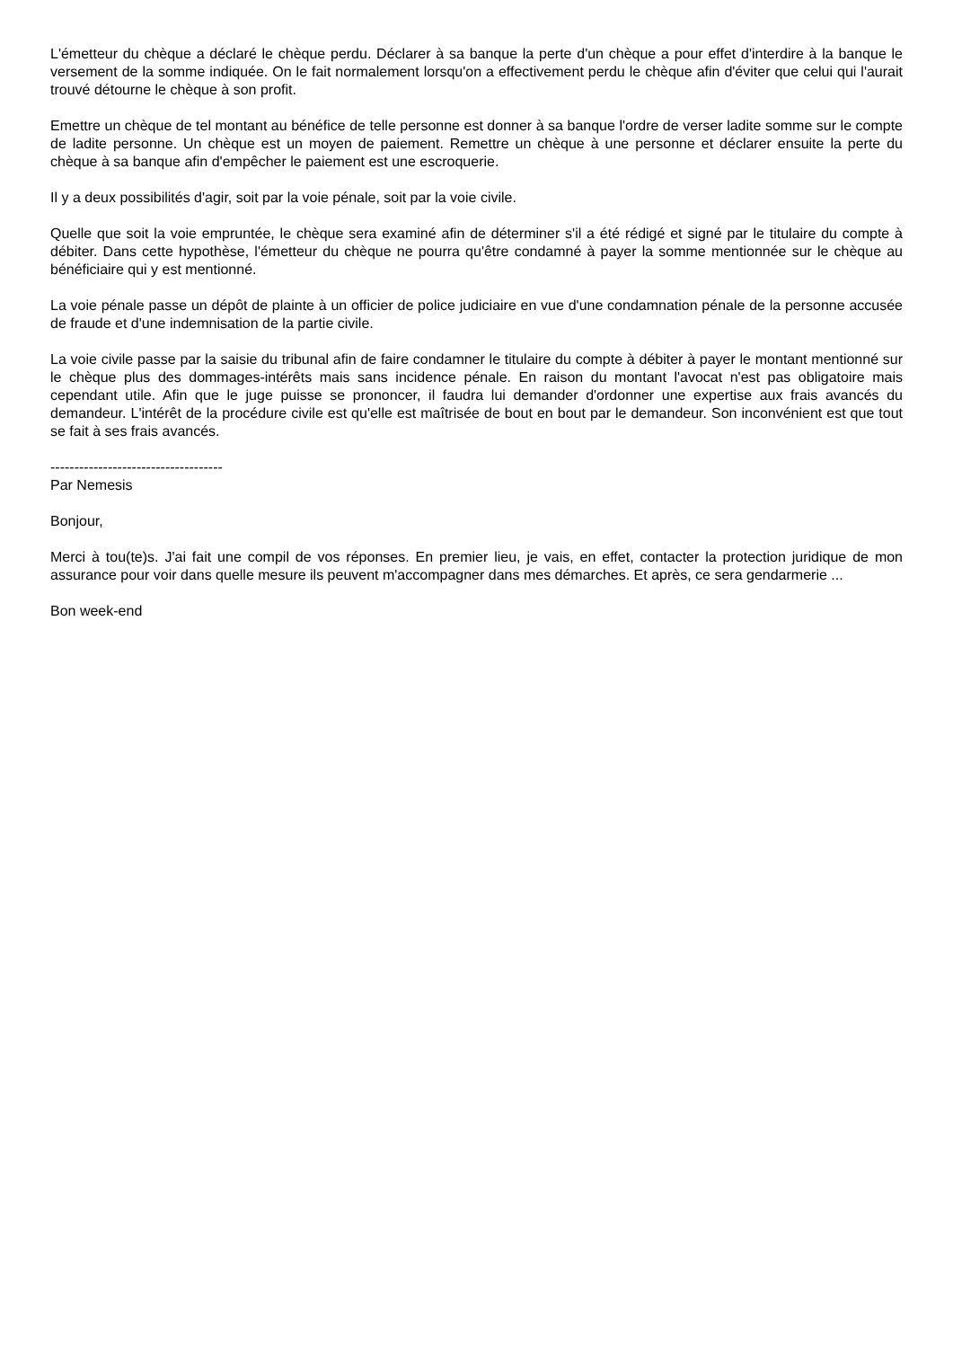L'émetteur du chèque a déclaré le chèque perdu. Déclarer à sa banque la perte d'un chèque a pour effet d'interdire à la banque le versement de la somme indiquée. On le fait normalement lorsqu'on a effectivement perdu le chèque afin d'éviter que celui qui l'aurait trouvé détourne le chèque à son profit.
Emettre un chèque de tel montant au bénéfice de telle personne est donner à sa banque l'ordre de verser ladite somme sur le compte de ladite personne. Un chèque est un moyen de paiement. Remettre un chèque à une personne et déclarer ensuite la perte du chèque à sa banque afin d'empêcher le paiement est une escroquerie.
Il y a deux possibilités d'agir, soit par la voie pénale, soit par la voie civile.
Quelle que soit la voie empruntée, le chèque sera examiné afin de déterminer s'il a été rédigé et signé par le titulaire du compte à débiter. Dans cette hypothèse, l'émetteur du chèque ne pourra qu'être condamné à payer la somme mentionnée sur le chèque au bénéficiaire qui y est mentionné.
La voie pénale passe un dépôt de plainte à un officier de police judiciaire en vue d'une condamnation pénale de la personne accusée de fraude et d'une indemnisation de la partie civile.
La voie civile passe par la saisie du tribunal afin de faire condamner le titulaire du compte à débiter à payer le montant mentionné sur le chèque plus des dommages-intérêts mais sans incidence pénale. En raison du montant l'avocat n'est pas obligatoire mais cependant utile. Afin que le juge puisse se prononcer, il faudra lui demander d'ordonner une expertise aux frais avancés du demandeur. L'intérêt de la procédure civile est qu'elle est maîtrisée de bout en bout par le demandeur. Son inconvénient est que tout se fait à ses frais avancés.
------------------------------------
Par Nemesis
Bonjour,
Merci à tou(te)s. J'ai fait une compil de vos réponses. En premier lieu, je vais, en effet, contacter la protection juridique de mon assurance pour voir dans quelle mesure ils peuvent m'accompagner dans mes démarches. Et après, ce sera gendarmerie ...
Bon week-end